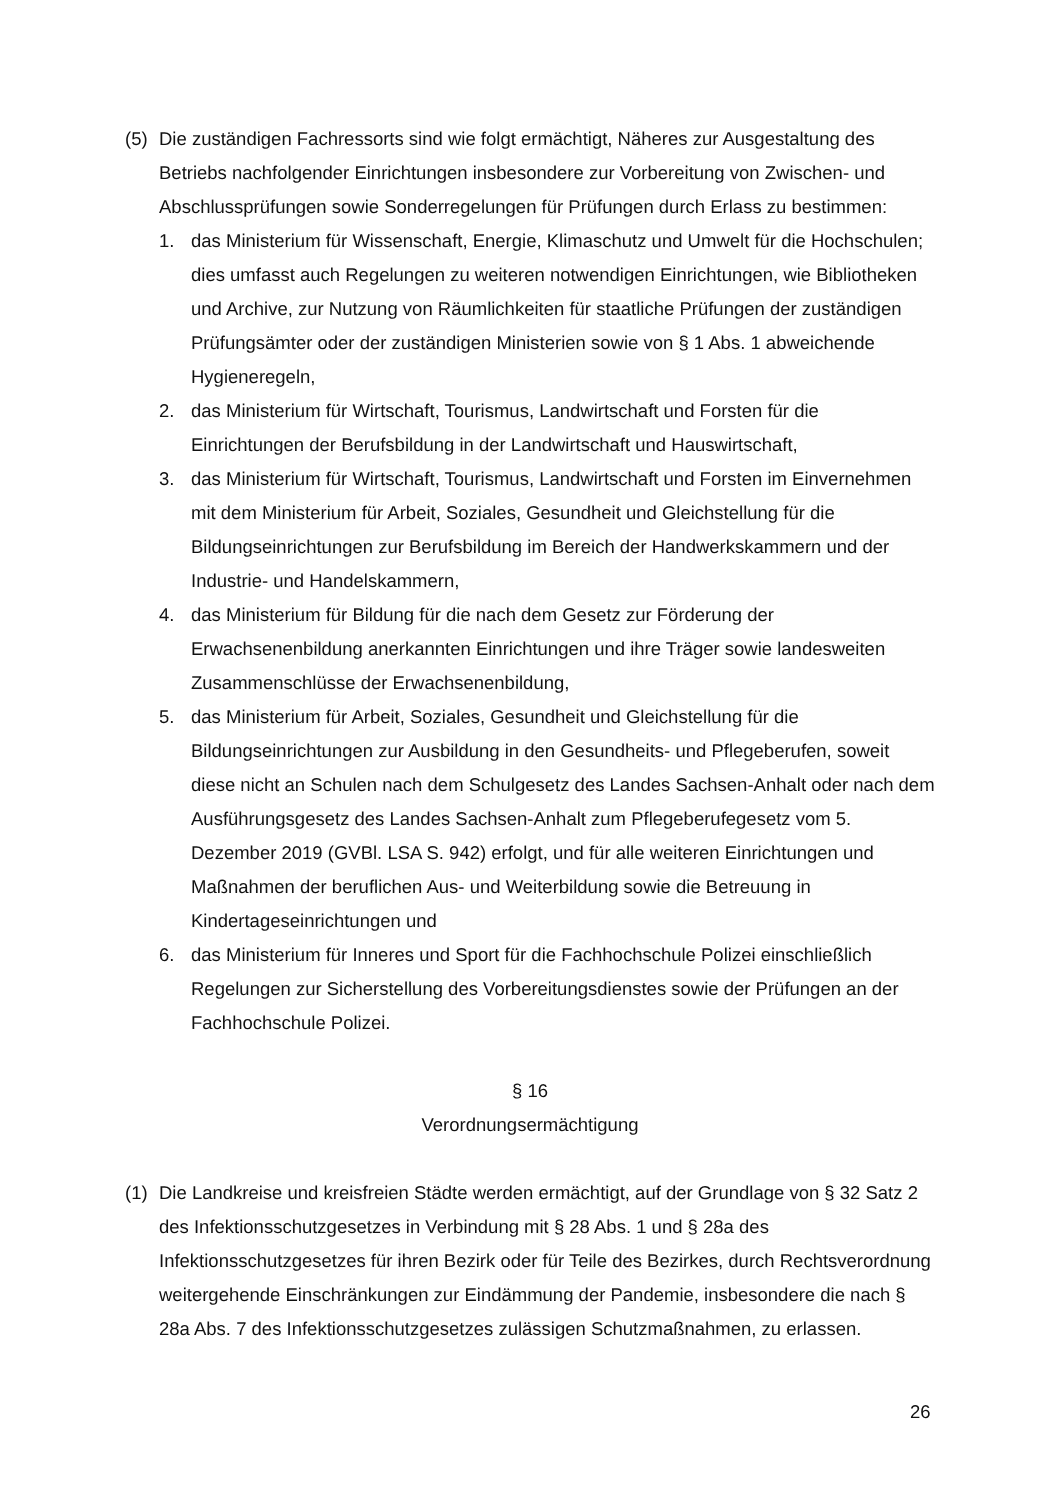(5) Die zuständigen Fachressorts sind wie folgt ermächtigt, Näheres zur Ausgestaltung des Betriebs nachfolgender Einrichtungen insbesondere zur Vorbereitung von Zwischen- und Abschlussprüfungen sowie Sonderregelungen für Prüfungen durch Erlass zu bestimmen:
1. das Ministerium für Wissenschaft, Energie, Klimaschutz und Umwelt für die Hochschulen; dies umfasst auch Regelungen zu weiteren notwendigen Einrichtungen, wie Bibliotheken und Archive, zur Nutzung von Räumlichkeiten für staatliche Prüfungen der zuständigen Prüfungsämter oder der zuständigen Ministerien sowie von § 1 Abs. 1 abweichende Hygieneregeln,
2. das Ministerium für Wirtschaft, Tourismus, Landwirtschaft und Forsten für die Einrichtungen der Berufsbildung in der Landwirtschaft und Hauswirtschaft,
3. das Ministerium für Wirtschaft, Tourismus, Landwirtschaft und Forsten im Einvernehmen mit dem Ministerium für Arbeit, Soziales, Gesundheit und Gleichstellung für die Bildungseinrichtungen zur Berufsbildung im Bereich der Handwerkskammern und der Industrie- und Handelskammern,
4. das Ministerium für Bildung für die nach dem Gesetz zur Förderung der Erwachsenenbildung anerkannten Einrichtungen und ihre Träger sowie landesweiten Zusammenschlüsse der Erwachsenenbildung,
5. das Ministerium für Arbeit, Soziales, Gesundheit und Gleichstellung für die Bildungseinrichtungen zur Ausbildung in den Gesundheits- und Pflegeberufen, soweit diese nicht an Schulen nach dem Schulgesetz des Landes Sachsen-Anhalt oder nach dem Ausführungsgesetz des Landes Sachsen-Anhalt zum Pflegeberufegesetz vom 5. Dezember 2019 (GVBl. LSA S. 942) erfolgt, und für alle weiteren Einrichtungen und Maßnahmen der beruflichen Aus- und Weiterbildung sowie die Betreuung in Kindertageseinrichtungen und
6. das Ministerium für Inneres und Sport für die Fachhochschule Polizei einschließlich Regelungen zur Sicherstellung des Vorbereitungsdienstes sowie der Prüfungen an der Fachhochschule Polizei.
§ 16
Verordnungsermächtigung
(1) Die Landkreise und kreisfreien Städte werden ermächtigt, auf der Grundlage von § 32 Satz 2 des Infektionsschutzgesetzes in Verbindung mit § 28 Abs. 1 und § 28a des Infektionsschutzgesetzes für ihren Bezirk oder für Teile des Bezirkes, durch Rechtsverordnung weitergehende Einschränkungen zur Eindämmung der Pandemie, insbesondere die nach § 28a Abs. 7 des Infektionsschutzgesetzes zulässigen Schutzmaßnahmen, zu erlassen.
26